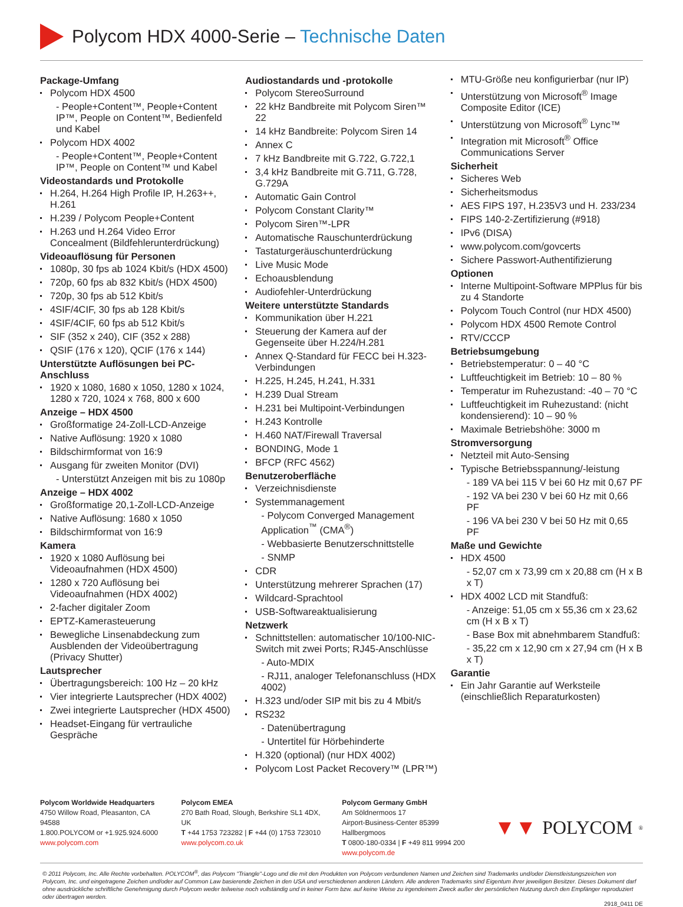Polycom HDX 4000-Serie – Technische Daten
Package-Umfang
Polycom HDX 4500
- People+Content™, People+Content IP™, People on Content™, Bedienfeld und Kabel
Polycom HDX 4002
- People+Content™, People+Content IP™, People on Content™ und Kabel
Videostandards und Protokolle
H.264, H.264 High Profile IP, H.263++, H.261
H.239 / Polycom People+Content
H.263 und H.264 Video Error Concealment (Bildfehlerunterdrückung)
Videoauflösung für Personen
1080p, 30 fps ab 1024 Kbit/s (HDX 4500)
720p, 60 fps ab 832 Kbit/s (HDX 4500)
720p, 30 fps ab 512 Kbit/s
4SIF/4CIF, 30 fps ab 128 Kbit/s
4SIF/4CIF, 60 fps ab 512 Kbit/s
SIF (352 x 240), CIF (352 x 288)
QSIF (176 x 120), QCIF (176 x 144)
Unterstützte Auflösungen bei PC-Anschluss
1920 x 1080, 1680 x 1050, 1280 x 1024, 1280 x 720, 1024 x 768, 800 x 600
Anzeige – HDX 4500
Großformatige 24-Zoll-LCD-Anzeige
Native Auflösung: 1920 x 1080
Bildschirmformat von 16:9
Ausgang für zweiten Monitor (DVI)
- Unterstützt Anzeigen mit bis zu 1080p
Anzeige – HDX 4002
Großformatige 20,1-Zoll-LCD-Anzeige
Native Auflösung: 1680 x 1050
Bildschirmformat von 16:9
Kamera
1920 x 1080 Auflösung bei Videoaufnahmen (HDX 4500)
1280 x 720 Auflösung bei Videoaufnahmen (HDX 4002)
2-facher digitaler Zoom
EPTZ-Kamerasteuerung
Bewegliche Linsenabdeckung zum Ausblenden der Videoübertragung (Privacy Shutter)
Lautsprecher
Übertragungsbereich: 100 Hz – 20 kHz
Vier integrierte Lautsprecher (HDX 4002)
Zwei integrierte Lautsprecher (HDX 4500)
Headset-Eingang für vertrauliche Gespräche
Audiostandards und -protokolle
Polycom StereoSurround
22 kHz Bandbreite mit Polycom Siren™ 22
14 kHz Bandbreite: Polycom Siren 14
Annex C
7 kHz Bandbreite mit G.722, G.722,1
3,4 kHz Bandbreite mit G.711, G.728, G.729A
Automatic Gain Control
Polycom Constant Clarity™
Polycom Siren™-LPR
Automatische Rauschunterdrückung
Tastaturgeräuschunterdrückung
Live Music Mode
Echoausblendung
Audiofehler-Unterdrückung
Weitere unterstützte Standards
Kommunikation über H.221
Steuerung der Kamera auf der Gegenseite über H.224/H.281
Annex Q-Standard für FECC bei H.323-Verbindungen
H.225, H.245, H.241, H.331
H.239 Dual Stream
H.231 bei Multipoint-Verbindungen
H.243 Kontrolle
H.460 NAT/Firewall Traversal
BONDING, Mode 1
BFCP (RFC 4562)
Benutzeroberfläche
Verzeichnisdienste
Systemmanagement
- Polycom Converged Management Application<sup>™</sup> (CMA<sup>®</sup>)
- Webbasierte Benutzerschnittstelle
- SNMP
CDR
Unterstützung mehrerer Sprachen (17)
Wildcard-Sprachtool
USB-Softwareaktualisierung
Netzwerk
Schnittstellen: automatischer 10/100-NIC-Switch mit zwei Ports; RJ45-Anschlüsse
- Auto-MDIX
- RJ11, analoger Telefonanschluss (HDX 4002)
H.323 und/oder SIP mit bis zu 4 Mbit/s
RS232
- Datenübertragung
- Untertitel für Hörbehinderte
H.320 (optional) (nur HDX 4002)
Polycom Lost Packet Recovery™ (LPR™)
MTU-Größe neu konfigurierbar (nur IP)
Unterstützung von Microsoft<sup>®</sup> Image Composite Editor (ICE)
Unterstützung von Microsoft<sup>®</sup> Lync™
Integration mit Microsoft<sup>®</sup> Office Communications Server
Sicherheit
Sicheres Web
Sicherheitsmodus
AES FIPS 197, H.235V3 und H. 233/234
FIPS 140-2-Zertifizierung (#918)
IPv6 (DISA)
www.polycom.com/govcerts
Sichere Passwort-Authentifizierung
Optionen
Interne Multipoint-Software MPPlus für bis zu 4 Standorte
Polycom Touch Control (nur HDX 4500)
Polycom HDX 4500 Remote Control
RTV/CCCP
Betriebsumgebung
Betriebstemperatur: 0 – 40 °C
Luftfeuchtigkeit im Betrieb: 10 – 80 %
Temperatur im Ruhezustand: -40 – 70 °C
Luftfeuchtigkeit im Ruhezustand: (nicht kondensierend): 10 – 90 %
Maximale Betriebshöhe: 3000 m
Stromversorgung
Netzteil mit Auto-Sensing
Typische Betriebsspannung/-leistung
- 189 VA bei 115 V bei 60 Hz mit 0,67 PF
- 192 VA bei 230 V bei 60 Hz mit 0,66 PF
- 196 VA bei 230 V bei 50 Hz mit 0,65 PF
Maße und Gewichte
HDX 4500
- 52,07 cm x 73,99 cm x 20,88 cm (H x B x T)
HDX 4002 LCD mit Standfuß:
- Anzeige: 51,05 cm x 55,36 cm x 23,62 cm (H x B x T)
- Base Box mit abnehmbarem Standfuß:
- 35,22 cm x 12,90 cm x 27,94 cm (H x B x T)
Garantie
Ein Jahr Garantie auf Werksteile (einschließlich Reparaturkosten)
Polycom Worldwide Headquarters
4750 Willow Road, Pleasanton, CA 94588
1.800.POLYCOM or +1.925.924.6000
www.polycom.com
Polycom EMEA
270 Bath Road, Slough, Berkshire SL1 4DX, UK
T +44 1753 723282 | F +44 (0) 1753 723010
www.polycom.co.uk
Polycom Germany GmbH
Am Söldnermoos 17
Airport-Business-Center 85399 Hallbergmoos
T 0800-180-0334 | F +49 811 9994 200
www.polycom.de
▼▼ POLYCOM<sup>®</sup>
© 2011 Polycom, Inc. Alle Rechte vorbehalten. POLYCOM<sup>®</sup>, das Polycom "Triangle"-Logo und die mit den Produkten von Polycom verbundenen Namen und Zeichen sind Trademarks und/oder Dienstleistungszeichen von Polycom, Inc. und eingetragene Zeichen und/oder auf Common Law basierende Zeichen in den USA und verschiedenen anderen Ländern. Alle anderen Trademarks sind Eigentum ihrer jeweiligen Besitzer. Dieses Dokument darf ohne ausdrückliche schriftliche Genehmigung durch Polycom weder teilweise noch vollständig und in keiner Form bzw. auf keine Weise zu irgendeinem Zweck außer der persönlichen Nutzung durch den Empfänger reproduziert oder übertragen werden.
2918_0411 DE